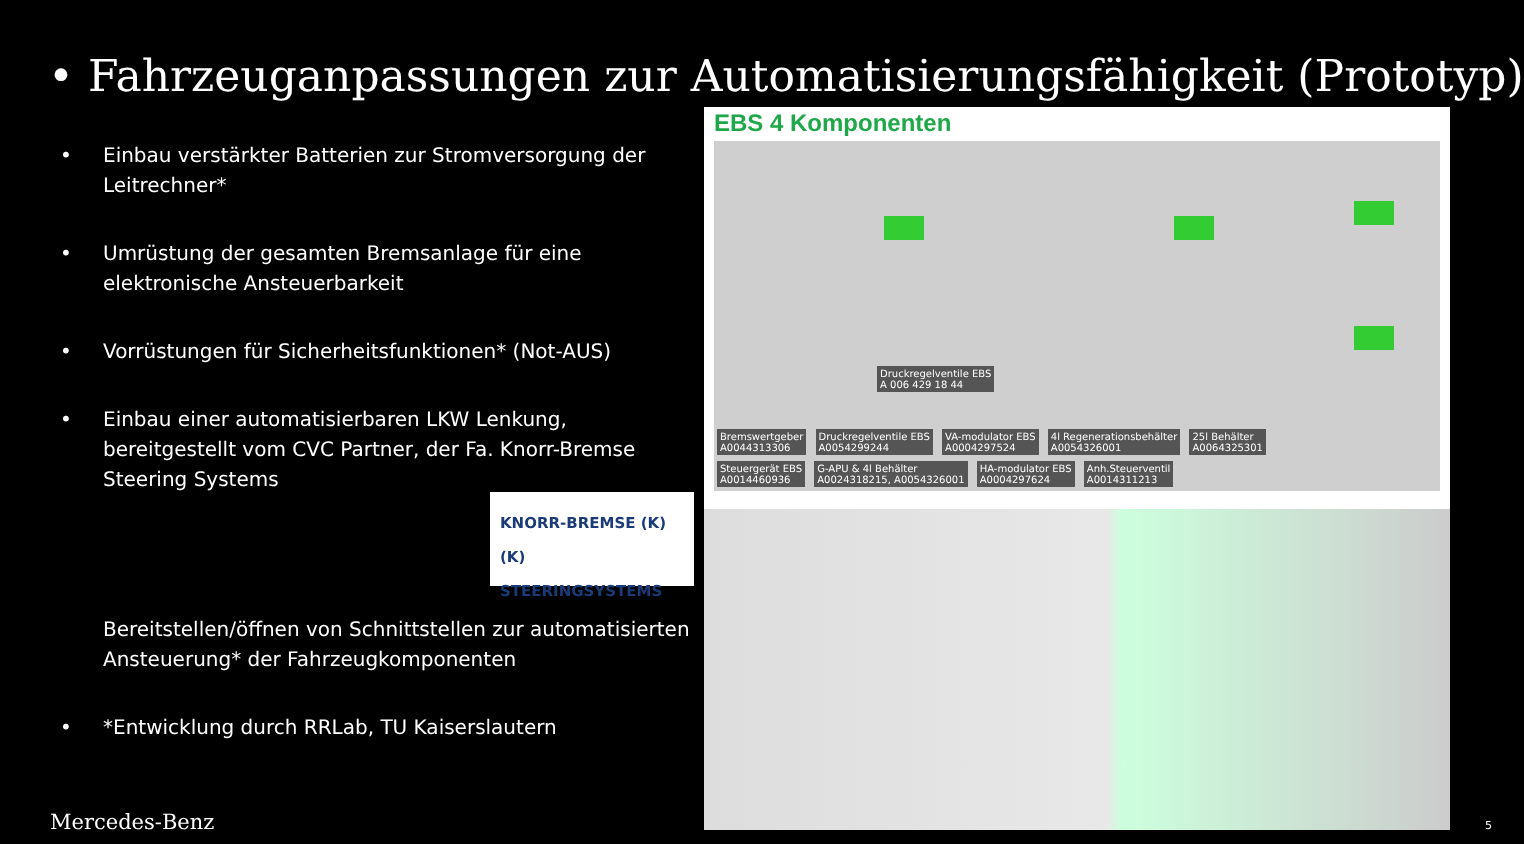• Fahrzeuganpassungen zur Automatisierungsfähigkeit (Prototyp)
• Einbau verstärkter Batterien zur Stromversorgung der Leitrechner*
• Umrüstung der gesamten Bremsanlage für eine elektronische Ansteuerbarkeit
• Vorrüstungen für Sicherheitsfunktionen* (Not-AUS)
• Einbau einer automatisierbaren LKW Lenkung, bereitgestellt vom CVC Partner, der Fa. Knorr-Bremse Steering Systems
Bereitstellen/öffnen von Schnittstellen zur automatisierten Ansteuerung* der Fahrzeugkomponenten
• *Entwicklung durch RRLab, TU Kaiserslautern
KNORR-BREMSE (K)
(K) STEERINGSYSTEMS
EBS 4 Komponenten
Druckregelventile EBS
A 006 429 18 44
Bremswertgeber
A0044313306 Druckregelventile EBS
A0054299244 VA-modulator EBS
A0004297524 4l Regenerationsbehälter
A0054326001 25l Behälter
A0064325301
Steuergerät EBS
A0014460936 G-APU & 4l Behälter
A0024318215, A0054326001 HA-modulator EBS
A0004297624 Anh.Steuerventil
A0014311213
Mercedes-Benz 5